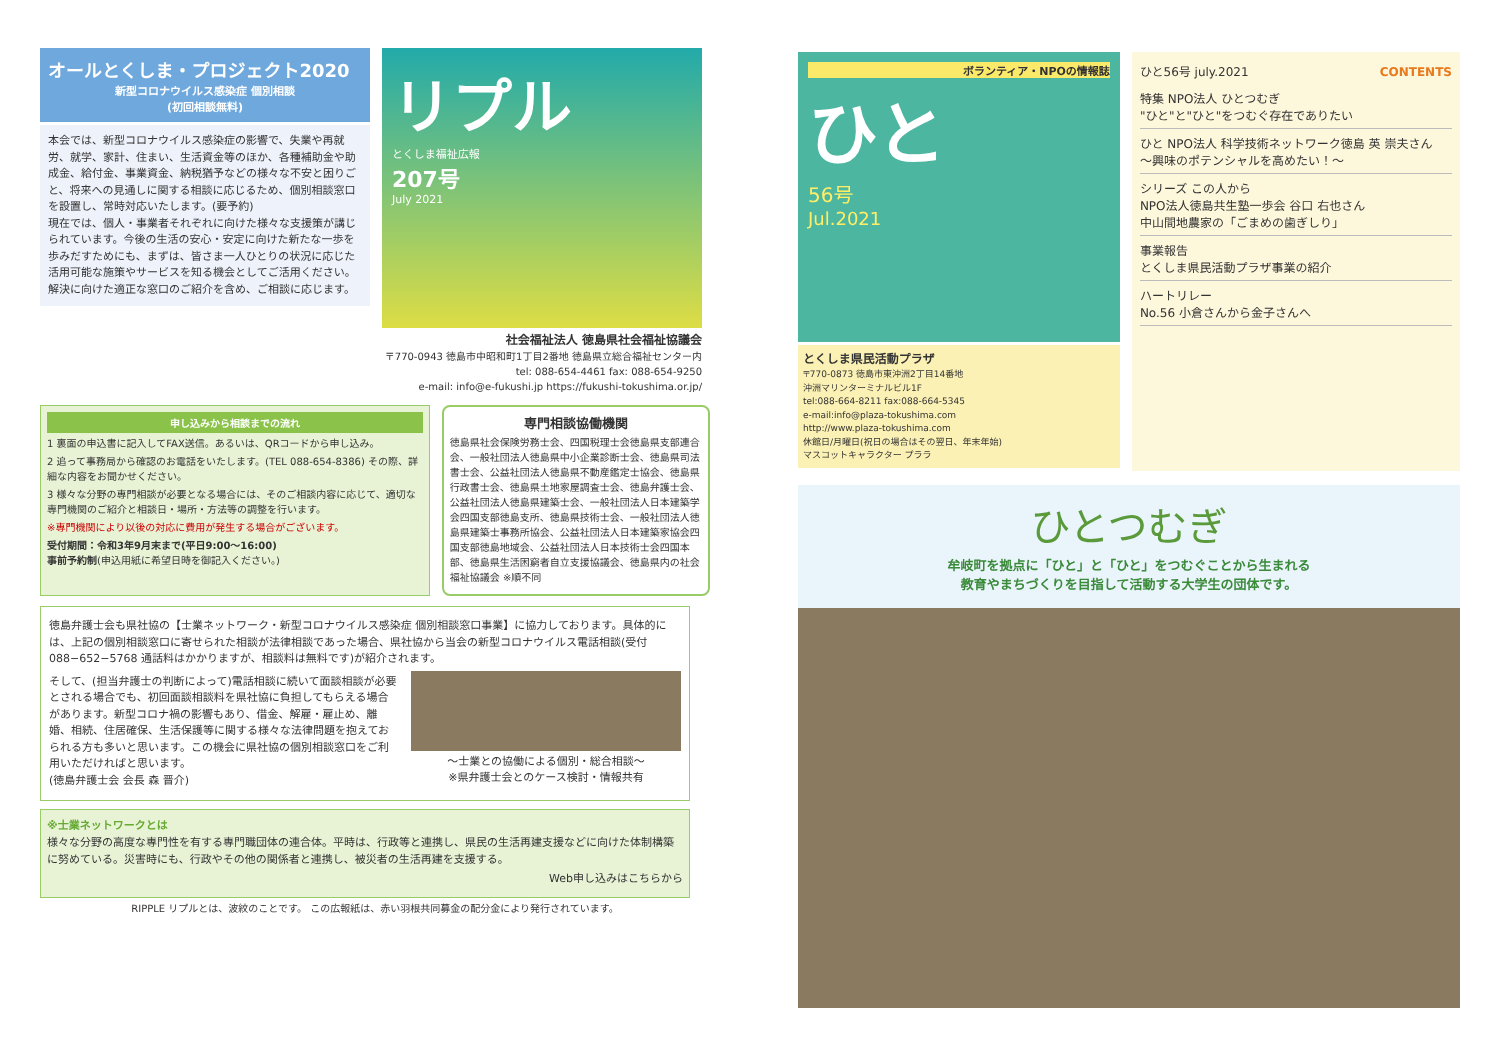オールとくしま・プロジェクト2020
新型コロナウイルス感染症 個別相談
(初回相談無料)
本会では、新型コロナウイルス感染症の影響で、失業や再就労、就学、家計、住まい、生活資金等のほか、各種補助金や助成金、給付金、事業資金、納税猶予などの様々な不安と困りごと、将来への見通しに関する相談に応じるため、個別相談窓口を設置し、常時対応いたします。(要予約)
現在では、個人・事業者それぞれに向けた様々な支援策が講じられています。今後の生活の安心・安定に向けた新たな一歩を歩みだすためにも、まずは、皆さま一人ひとりの状況に応じた活用可能な施策やサービスを知る機会としてご活用ください。解決に向けた適正な窓口のご紹介を含め、ご相談に応じます。
リプル
とくしま福祉広報
207号
July 2021
社会福祉法人 徳島県社会福祉協議会
〒770-0943 徳島市中昭和町1丁目2番地 徳島県立総合福祉センター内
tel: 088-654-4461 fax: 088-654-9250
e-mail: info@e-fukushi.jp https://fukushi-tokushima.or.jp/
申し込みから相談までの流れ
1 裏面の申込書に記入してFAX送信。あるいは、QRコードから申し込み。
2 追って事務局から確認のお電話をいたします。(TEL 088-654-8386) その際、詳細な内容をお聞かせください。
3 様々な分野の専門相談が必要となる場合には、そのご相談内容に応じて、適切な専門機関のご紹介と相談日・場所・方法等の調整を行います。
※専門機関により以後の対応に費用が発生する場合がございます。
受付期間：令和3年9月末まで(平日9:00〜16:00)
事前予約制(申込用紙に希望日時を御記入ください。)
専門相談協働機関
徳島県社会保険労務士会、四国税理士会徳島県支部連合会、一般社団法人徳島県中小企業診断士会、徳島県司法書士会、公益社団法人徳島県不動産鑑定士協会、徳島県行政書士会、徳島県土地家屋調査士会、徳島弁護士会、公益社団法人徳島県建築士会、一般社団法人日本建築学会四国支部徳島支所、徳島県技術士会、一般社団法人徳島県建築士事務所協会、公益社団法人日本建築家協会四国支部徳島地域会、公益社団法人日本技術士会四国本部、徳島県生活困窮者自立支援協議会、徳島県内の社会福祉協議会 ※順不同
徳島弁護士会も県社協の【士業ネットワーク・新型コロナウイルス感染症 個別相談窓口事業】に協力しております。具体的には、上記の個別相談窓口に寄せられた相談が法律相談であった場合、県社協から当会の新型コロナウイルス電話相談(受付088−652−5768 通話料はかかりますが、相談料は無料です)が紹介されます。
そして、(担当弁護士の判断によって)電話相談に続いて面談相談が必要とされる場合でも、初回面談相談料を県社協に負担してもらえる場合があります。新型コロナ禍の影響もあり、借金、解雇・雇止め、離婚、相続、住居確保、生活保護等に関する様々な法律問題を抱えておられる方も多いと思います。この機会に県社協の個別相談窓口をご利用いただければと思います。
(徳島弁護士会 会長 森 晋介)
〜士業との協働による個別・総合相談〜
※県弁護士会とのケース検討・情報共有
※士業ネットワークとは
様々な分野の高度な専門性を有する専門職団体の連合体。平時は、行政等と連携し、県民の生活再建支援などに向けた体制構築に努めている。災害時にも、行政やその他の関係者と連携し、被災者の生活再建を支援する。
Web申し込みはこちらから
RIPPLE リプルとは、波紋のことです。 この広報紙は、赤い羽根共同募金の配分金により発行されています。
ボランティア・NPOの情報誌
ひと
56号
Jul.2021
とくしま県民活動プラザ
〒770-0873 徳島市東沖洲2丁目14番地
沖洲マリンターミナルビル1F
tel:088-664-8211 fax:088-664-5345
e-mail:info@plaza-tokushima.com
http://www.plaza-tokushima.com
休館日/月曜日(祝日の場合はその翌日、年末年始)
マスコットキャラクター プララ
ひと56号 july.2021 CONTENTS
特集 NPO法人 ひとつむぎ
"ひと"と"ひと"をつむぐ存在でありたい
ひと NPO法人 科学技術ネットワーク徳島 英 崇夫さん
〜興味のポテンシャルを高めたい！〜
シリーズ この人から
NPO法人徳島共生塾一歩会 谷口 右也さん
中山間地農家の「ごまめの歯ぎしり」
事業報告
とくしま県民活動プラザ事業の紹介
ハートリレー
No.56 小倉さんから金子さんへ
ひとつむぎ
牟岐町を拠点に「ひと」と「ひと」をつむぐことから生まれる
教育やまちづくりを目指して活動する大学生の団体です。